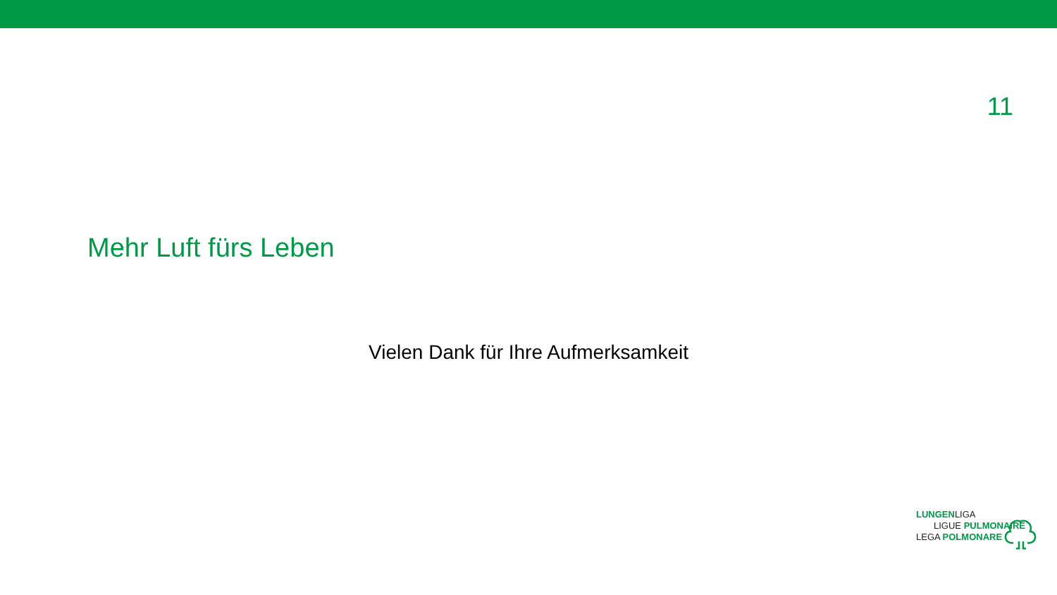11
Mehr Luft fürs Leben
Vielen Dank für Ihre Aufmerksamkeit
LUNGENLIGA
LIGUE PULMONAIRE
LEGA POLMONARE